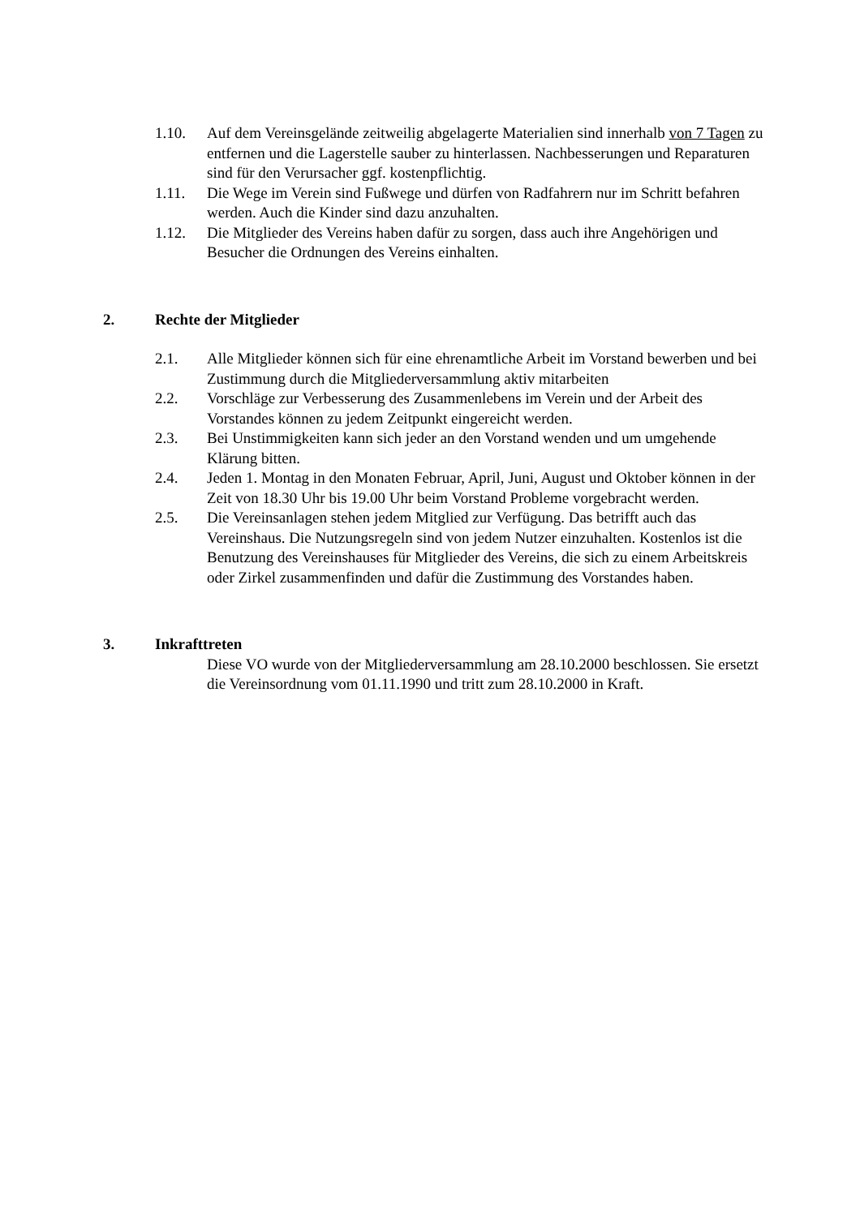1.10. Auf dem Vereinsgelände zeitweilig abgelagerte Materialien sind innerhalb von 7 Tagen zu entfernen und die Lagerstelle sauber zu hinterlassen. Nachbesserungen und Reparaturen sind für den Verursacher ggf. kostenpflichtig.
1.11. Die Wege im Verein sind Fußwege und dürfen von Radfahrern nur im Schritt befahren werden. Auch die Kinder sind dazu anzuhalten.
1.12. Die Mitglieder des Vereins haben dafür zu sorgen, dass auch ihre Angehörigen und Besucher die Ordnungen des Vereins einhalten.
2. Rechte der Mitglieder
2.1. Alle Mitglieder können sich für eine ehrenamtliche Arbeit im Vorstand bewerben und bei Zustimmung durch die Mitgliederversammlung aktiv mitarbeiten
2.2. Vorschläge zur Verbesserung des Zusammenlebens im Verein und der Arbeit des Vorstandes können zu jedem Zeitpunkt eingereicht werden.
2.3. Bei Unstimmigkeiten kann sich jeder an den Vorstand wenden und um umgehende Klärung bitten.
2.4. Jeden 1. Montag in den Monaten Februar, April, Juni, August und Oktober können in der Zeit von 18.30 Uhr bis 19.00 Uhr beim Vorstand Probleme vorgebracht werden.
2.5. Die Vereinsanlagen stehen jedem Mitglied zur Verfügung. Das betrifft auch das Vereinshaus. Die Nutzungsregeln sind von jedem Nutzer einzuhalten. Kostenlos ist die Benutzung des Vereinshauses für Mitglieder des Vereins, die sich zu einem Arbeitskreis oder Zirkel zusammenfinden und dafür die Zustimmung des Vorstandes haben.
3. Inkrafttreten
Diese VO wurde von der Mitgliederversammlung am 28.10.2000 beschlossen. Sie ersetzt die Vereinsordnung vom 01.11.1990 und tritt zum 28.10.2000 in Kraft.